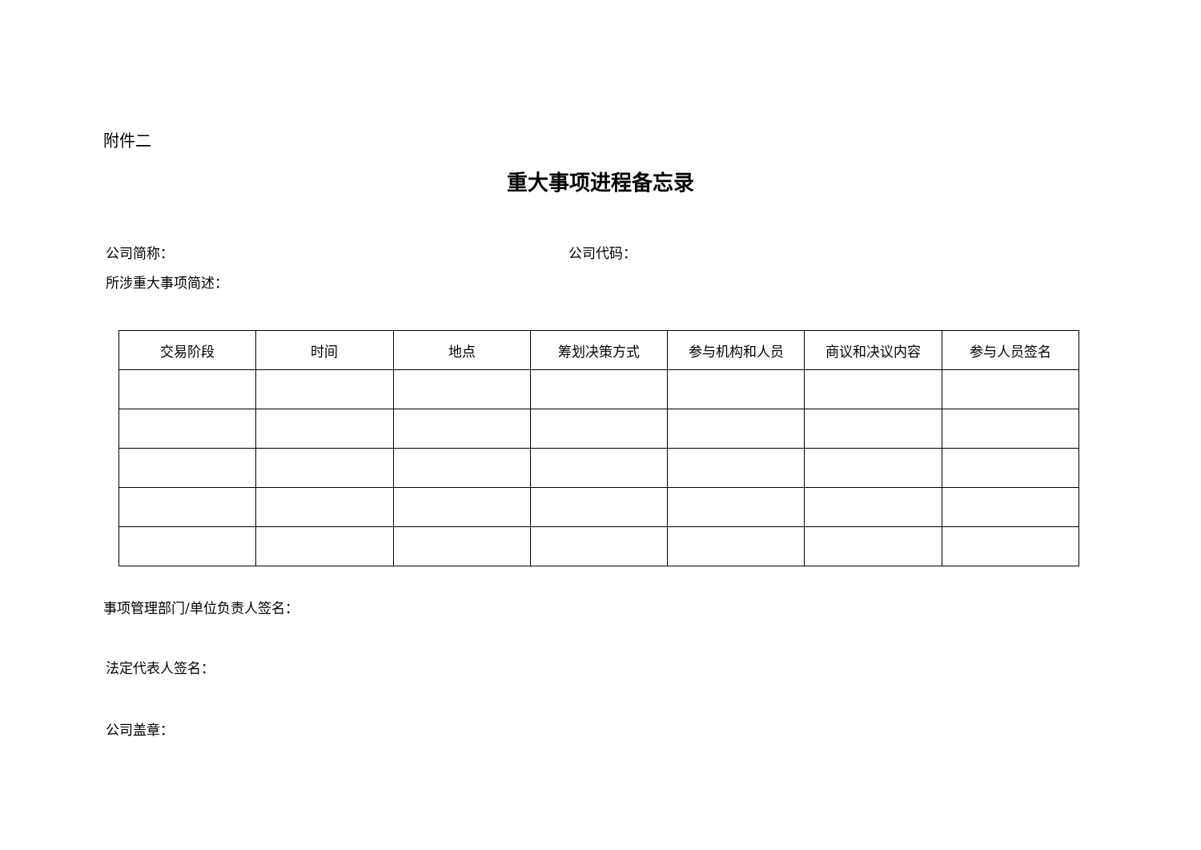附件二
重大事项进程备忘录
公司简称： 公司代码：
所涉重大事项简述：
| 交易阶段 | 时间 | 地点 | 筹划决策方式 | 参与机构和人员 | 商议和决议内容 | 参与人员签名 |
| --- | --- | --- | --- | --- | --- | --- |
事项管理部门/单位负责人签名：
法定代表人签名：
公司盖章：